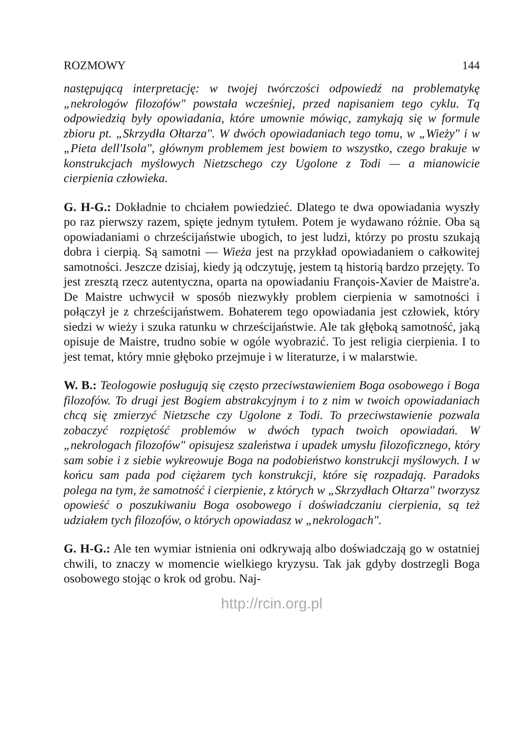ROZMOWY 144
następującą interpretację: w twojej twórczości odpowiedź na problematykę „nekrologów filozofów" powstała wcześniej, przed napisaniem tego cyklu. Tą odpowiedzią były opowiadania, które umownie mówiąc, zamykają się w formule zbioru pt. „Skrzydła Ołtarza". W dwóch opowiadaniach tego tomu, w „Wieży" i w „Pieta dell'Isola", głównym problemem jest bowiem to wszystko, czego brakuje w konstrukcjach myślowych Nietzschego czy Ugolone z Todi — a mianowicie cierpienia człowieka.
G. H-G.: Dokładnie to chciałem powiedzieć. Dlatego te dwa opowiadania wyszły po raz pierwszy razem, spięte jednym tytułem. Potem je wydawano różnie. Oba są opowiadaniami o chrześcijaństwie ubogich, to jest ludzi, którzy po prostu szukają dobra i cierpią. Są samotni — Wieża jest na przykład opowiadaniem o całkowitej samotności. Jeszcze dzisiaj, kiedy ją odczytuję, jestem tą historią bardzo przejęty. To jest zresztą rzecz autentyczna, oparta na opowiadaniu François-Xavier de Maistre'a. De Maistre uchwycił w sposób niezwykły problem cierpienia w samotności i połączył je z chrześcijaństwem. Bohaterem tego opowiadania jest człowiek, który siedzi w wieży i szuka ratunku w chrześcijaństwie. Ale tak głęboką samotność, jaką opisuje de Maistre, trudno sobie w ogóle wyobrazić. To jest religia cierpienia. I to jest temat, który mnie głęboko przejmuje i w literaturze, i w malarstwie.
W. B.: Teologowie posługują się często przeciwstawieniem Boga osobowego i Boga filozofów. To drugi jest Bogiem abstrakcyjnym i to z nim w twoich opowiadaniach chcą się zmierzyć Nietzsche czy Ugolone z Todi. To przeciwstawienie pozwala zobaczyć rozpiętość problemów w dwóch typach twoich opowiadań. W „nekrologach filozofów" opisujesz szaleństwa i upadek umysłu filozoficznego, który sam sobie i z siebie wykreowuje Boga na podobieństwo konstrukcji myślowych. I w końcu sam pada pod ciężarem tych konstrukcji, które się rozpadają. Paradoks polega na tym, że samotność i cierpienie, z których w „Skrzydłach Ołtarza" tworzysz opowieść o poszukiwaniu Boga osobowego i doświadczaniu cierpienia, są też udziałem tych filozofów, o których opowiadasz w „nekrologach".
G. H-G.: Ale ten wymiar istnienia oni odkrywają albo doświadczają go w ostatniej chwili, to znaczy w momencie wielkiego kryzysu. Tak jak gdyby dostrzegli Boga osobowego stojąc o krok od grobu. Naj-
http://rcin.org.pl